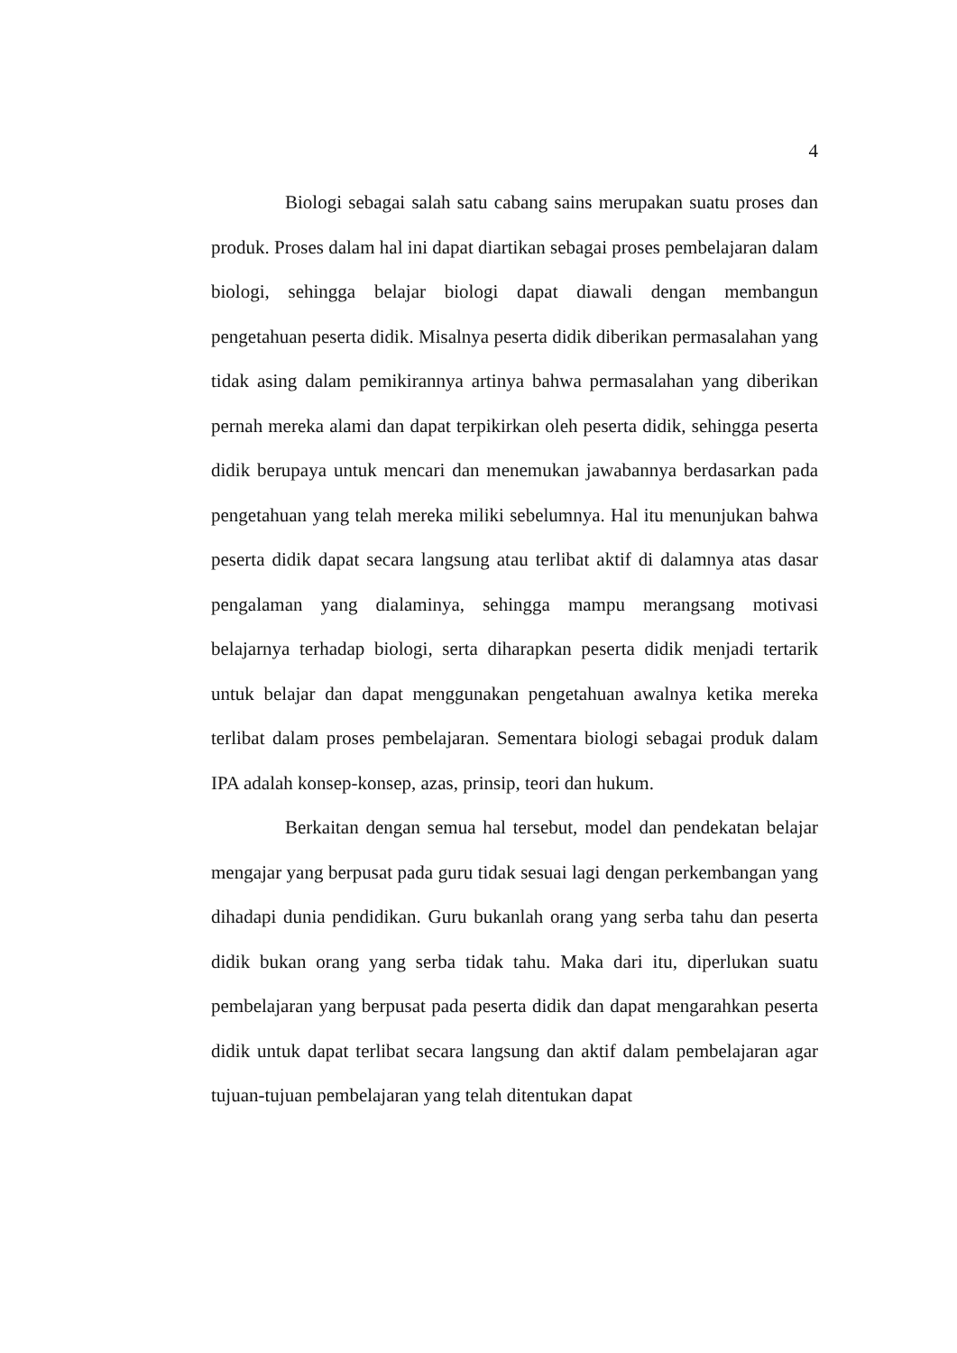4
Biologi sebagai salah satu cabang sains merupakan suatu proses dan produk. Proses dalam hal ini dapat diartikan sebagai proses pembelajaran dalam biologi, sehingga belajar biologi dapat diawali dengan membangun pengetahuan peserta didik. Misalnya peserta didik diberikan permasalahan yang tidak asing dalam pemikirannya artinya bahwa permasalahan yang diberikan pernah mereka alami dan dapat terpikirkan oleh peserta didik, sehingga peserta didik berupaya untuk mencari dan menemukan jawabannya berdasarkan pada pengetahuan yang telah mereka miliki sebelumnya. Hal itu menunjukan bahwa peserta didik dapat secara langsung atau terlibat aktif di dalamnya atas dasar pengalaman yang dialaminya, sehingga mampu merangsang motivasi belajarnya terhadap biologi, serta diharapkan peserta didik menjadi tertarik untuk belajar dan dapat menggunakan pengetahuan awalnya ketika mereka terlibat dalam proses pembelajaran. Sementara biologi sebagai produk dalam IPA adalah konsep-konsep, azas, prinsip, teori dan hukum.
Berkaitan dengan semua hal tersebut, model dan pendekatan belajar mengajar yang berpusat pada guru tidak sesuai lagi dengan perkembangan yang dihadapi dunia pendidikan. Guru bukanlah orang yang serba tahu dan peserta didik bukan orang yang serba tidak tahu. Maka dari itu, diperlukan suatu pembelajaran yang berpusat pada peserta didik dan dapat mengarahkan peserta didik untuk dapat terlibat secara langsung dan aktif dalam pembelajaran agar tujuan-tujuan pembelajaran yang telah ditentukan dapat